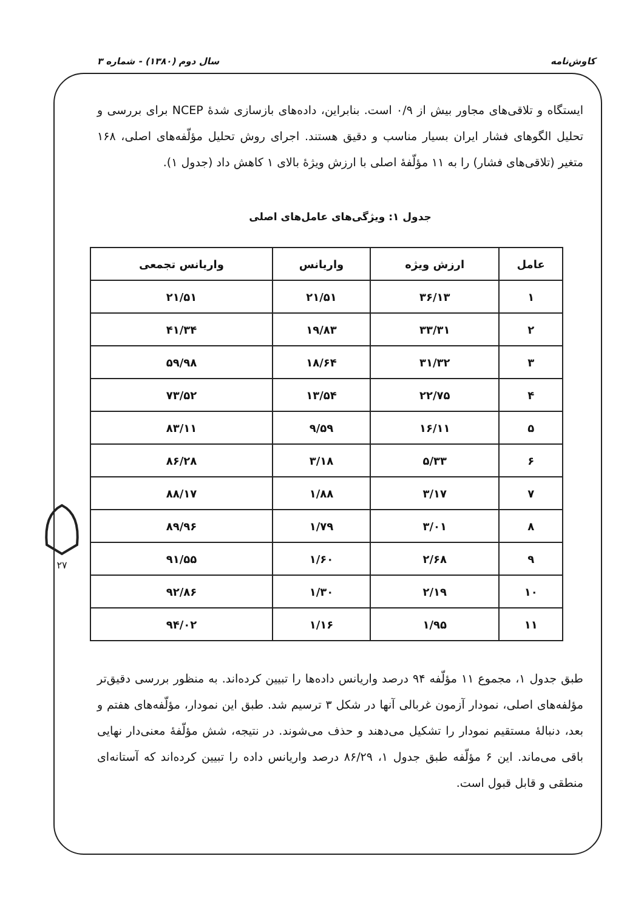کاوش‌نامه سال دوم (۱۳۸۰) - شماره ۳
۲۷
ایستگاه و تلاقی‌های مجاور بیش از ۰/۹ است. بنابراین، داده‌های بازسازی شدهٔ NCEP برای بررسی و تحلیل الگوهای فشار ایران بسیار مناسب و دقیق هستند. اجرای روش تحلیل مؤلّفه‌های اصلی، ۱۶۸ متغیر (تلاقی‌های فشار) را به ۱۱ مؤلّفهٔ اصلی با ارزش ویژهٔ بالای ۱ کاهش داد (جدول ۱).
جدول ۱: ویژگی‌های عامل‌های اصلی
| عامل | ارزش ویژه | واریانس | واریانس تجمعی |
| --- | --- | --- | --- |
| ۱ | ۳۶/۱۳ | ۲۱/۵۱ | ۲۱/۵۱ |
| ۲ | ۳۳/۳۱ | ۱۹/۸۳ | ۴۱/۳۴ |
| ۳ | ۳۱/۳۲ | ۱۸/۶۴ | ۵۹/۹۸ |
| ۴ | ۲۲/۷۵ | ۱۳/۵۴ | ۷۳/۵۲ |
| ۵ | ۱۶/۱۱ | ۹/۵۹ | ۸۳/۱۱ |
| ۶ | ۵/۳۳ | ۳/۱۸ | ۸۶/۲۸ |
| ۷ | ۳/۱۷ | ۱/۸۸ | ۸۸/۱۷ |
| ۸ | ۳/۰۱ | ۱/۷۹ | ۸۹/۹۶ |
| ۹ | ۲/۶۸ | ۱/۶۰ | ۹۱/۵۵ |
| ۱۰ | ۲/۱۹ | ۱/۳۰ | ۹۲/۸۶ |
| ۱۱ | ۱/۹۵ | ۱/۱۶ | ۹۴/۰۲ |
طبق جدول ۱، مجموع ۱۱ مؤلّفه ۹۴ درصد واریانس داده‌ها را تبیین کرده‌اند. به منظور بررسی دقیق‌تر مؤلفه‌های اصلی، نمودار آزمون غربالی آنها در شکل ۳ ترسیم شد. طبق این نمودار، مؤلّفه‌های هفتم و بعد، دنبالهٔ مستقیم نمودار را تشکیل می‌دهند و حذف می‌شوند. در نتیجه، شش مؤلّفهٔ معنی‌دار نهایی باقی می‌ماند. این ۶ مؤلّفه طبق جدول ۱، ۸۶/۲۹ درصد واریانس داده را تبیین کرده‌اند که آستانه‌ای منطقی و قابل قبول است.